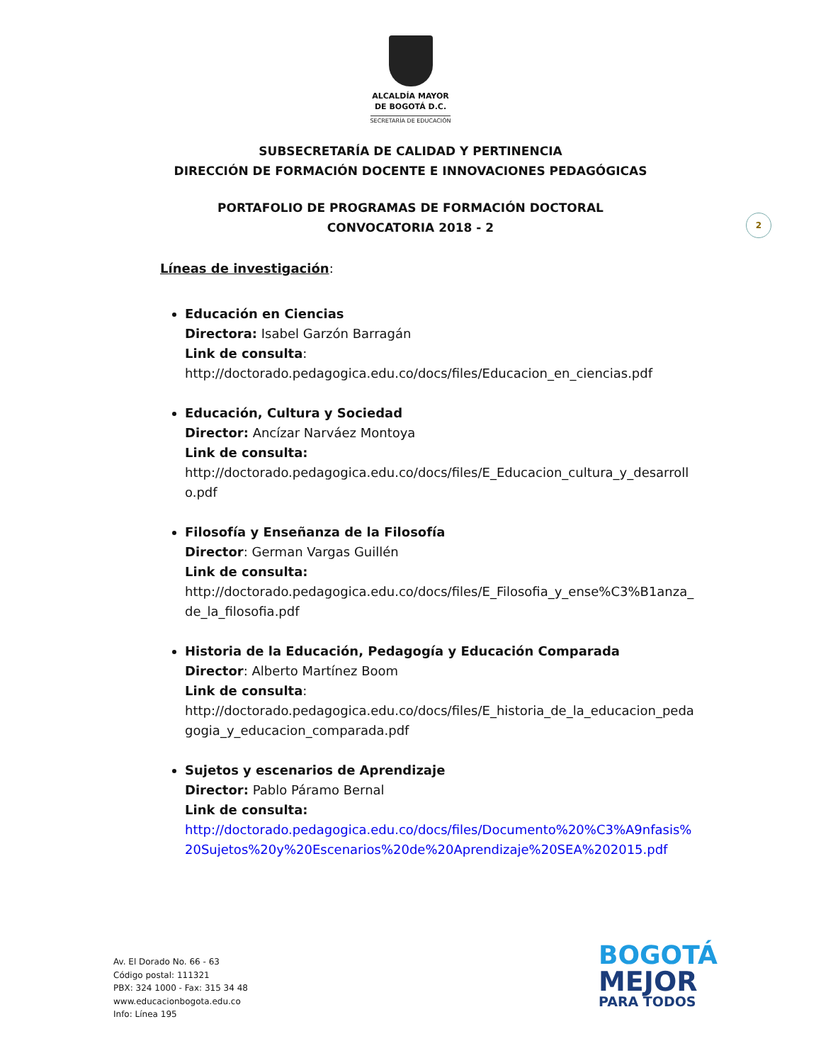ALCALDÍA MAYOR
DE BOGOTÁ D.C.
SECRETARÍA DE EDUCACIÓN
SUBSECRETARÍA DE CALIDAD Y PERTINENCIA
DIRECCIÓN DE FORMACIÓN DOCENTE E INNOVACIONES PEDAGÓGICAS
PORTAFOLIO DE PROGRAMAS DE FORMACIÓN DOCTORAL
CONVOCATORIA 2018 - 2
2
Líneas de investigación:
Educación en Ciencias
Directora: Isabel Garzón Barragán
Link de consulta:
http://doctorado.pedagogica.edu.co/docs/files/Educacion_en_ciencias.pdf
Educación, Cultura y Sociedad
Director: Ancízar Narváez Montoya
Link de consulta:
http://doctorado.pedagogica.edu.co/docs/files/E_Educacion_cultura_y_desarrollo.pdf
Filosofía y Enseñanza de la Filosofía
Director: German Vargas Guillén
Link de consulta:
http://doctorado.pedagogica.edu.co/docs/files/E_Filosofia_y_ense%C3%B1anza_de_la_filosofia.pdf
Historia de la Educación, Pedagogía y Educación Comparada
Director: Alberto Martínez Boom
Link de consulta:
http://doctorado.pedagogica.edu.co/docs/files/E_historia_de_la_educacion_pedagogia_y_educacion_comparada.pdf
Sujetos y escenarios de Aprendizaje
Director: Pablo Páramo Bernal
Link de consulta:
http://doctorado.pedagogica.edu.co/docs/files/Documento%20%C3%A9nfasis%20Sujetos%20y%20Escenarios%20de%20Aprendizaje%20SEA%202015.pdf
Av. El Dorado No. 66 - 63
Código postal: 111321
PBX: 324 1000 - Fax: 315 34 48
www.educacionbogota.edu.co
Info: Línea 195
BOGOTÁ
MEJOR
PARA TODOS